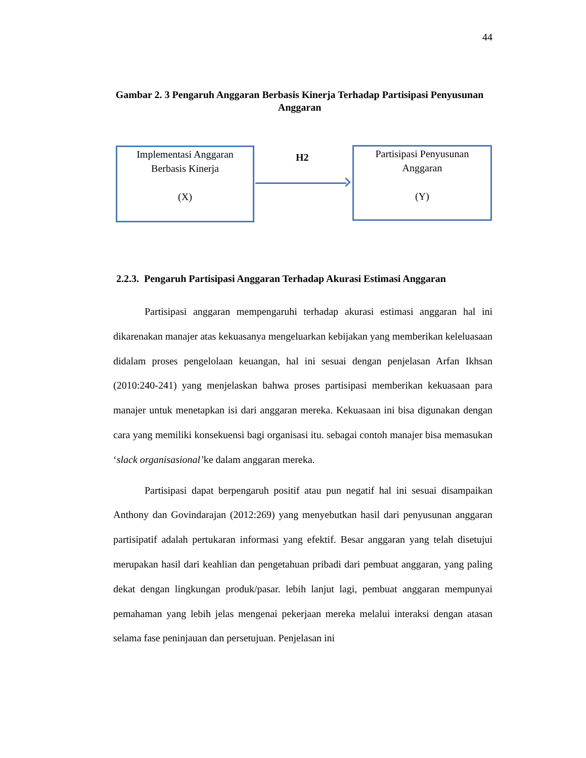44
Gambar 2. 3 Pengaruh Anggaran Berbasis Kinerja Terhadap Partisipasi Penyusunan Anggaran
Implementasi Anggaran
Berbasis Kinerja
(X)
H2
Partisipasi Penyusunan
Anggaran
(Y)
2.2.3. Pengaruh Partisipasi Anggaran Terhadap Akurasi Estimasi Anggaran
Partisipasi anggaran mempengaruhi terhadap akurasi estimasi anggaran hal ini dikarenakan manajer atas kekuasanya mengeluarkan kebijakan yang memberikan keleluasaan didalam proses pengelolaan keuangan, hal ini sesuai dengan penjelasan Arfan Ikhsan (2010:240-241) yang menjelaskan bahwa proses partisipasi memberikan kekuasaan para manajer untuk menetapkan isi dari anggaran mereka. Kekuasaan ini bisa digunakan dengan cara yang memiliki konsekuensi bagi organisasi itu. sebagai contoh manajer bisa memasukan ‘slack organisasional’ke dalam anggaran mereka.
Partisipasi dapat berpengaruh positif atau pun negatif hal ini sesuai disampaikan Anthony dan Govindarajan (2012:269) yang menyebutkan hasil dari penyusunan anggaran partisipatif adalah pertukaran informasi yang efektif. Besar anggaran yang telah disetujui merupakan hasil dari keahlian dan pengetahuan pribadi dari pembuat anggaran, yang paling dekat dengan lingkungan produk/pasar. lebih lanjut lagi, pembuat anggaran mempunyai pemahaman yang lebih jelas mengenai pekerjaan mereka melalui interaksi dengan atasan selama fase peninjauan dan persetujuan. Penjelasan ini